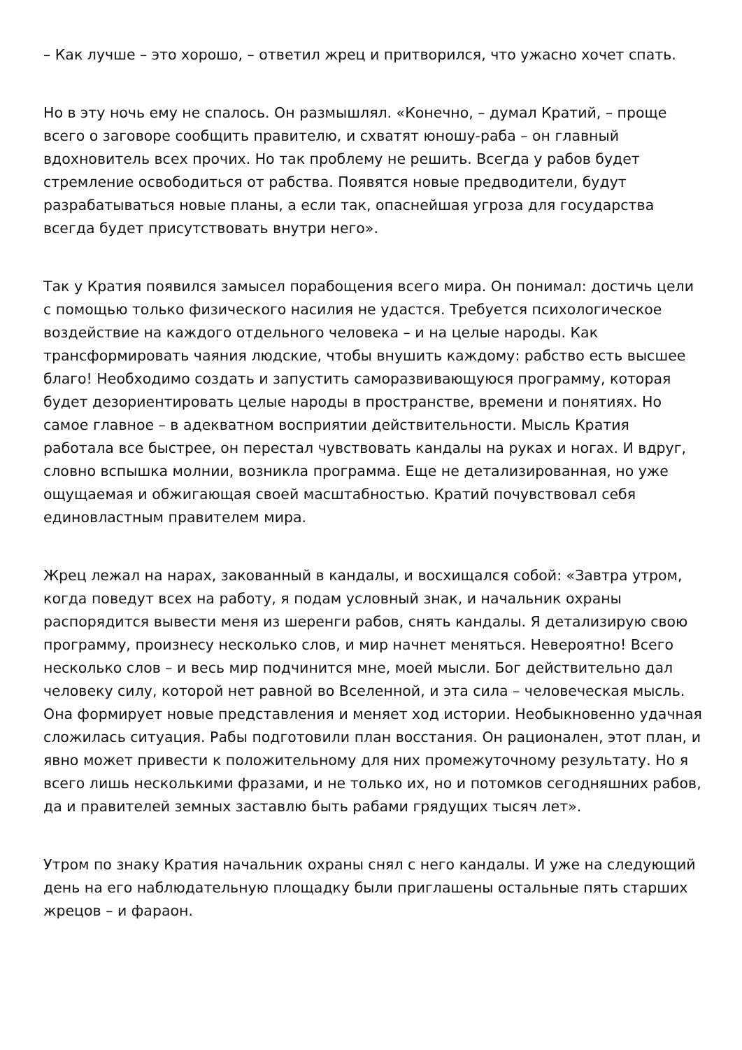– Как лучше – это хорошо, – ответил жрец и притворился, что ужасно хочет спать.
Но в эту ночь ему не спалось. Он размышлял. «Конечно, – думал Кратий, – проще всего о заговоре сообщить правителю, и схватят юношу-раба – он главный вдохновитель всех прочих. Но так проблему не решить. Всегда у рабов будет стремление освободиться от рабства. Появятся новые предводители, будут разрабатываться новые планы, а если так, опаснейшая угроза для государства всегда будет присутствовать внутри него».
Так у Кратия появился замысел порабощения всего мира. Он понимал: достичь цели с помощью только физического насилия не удастся. Требуется психологическое воздействие на каждого отдельного человека – и на целые народы. Как трансформировать чаяния людские, чтобы внушить каждому: рабство есть высшее благо! Необходимо создать и запустить саморазвивающуюся программу, которая будет дезориентировать целые народы в пространстве, времени и понятиях. Но самое главное – в адекватном восприятии действительности. Мысль Кратия работала все быстрее, он перестал чувствовать кандалы на руках и ногах. И вдруг, словно вспышка молнии, возникла программа. Еще не детализированная, но уже ощущаемая и обжигающая своей масштабностью. Кратий почувствовал себя единовластным правителем мира.
Жрец лежал на нарах, закованный в кандалы, и восхищался собой: «Завтра утром, когда поведут всех на работу, я подам условный знак, и начальник охраны распорядится вывести меня из шеренги рабов, снять кандалы. Я детализирую свою программу, произнесу несколько слов, и мир начнет меняться. Невероятно! Всего несколько слов – и весь мир подчинится мне, моей мысли. Бог действительно дал человеку силу, которой нет равной во Вселенной, и эта сила – человеческая мысль. Она формирует новые представления и меняет ход истории. Необыкновенно удачная сложилась ситуация. Рабы подготовили план восстания. Он рационален, этот план, и явно может привести к положительному для них промежуточному результату. Но я всего лишь несколькими фразами, и не только их, но и потомков сегодняшних рабов, да и правителей земных заставлю быть рабами грядущих тысяч лет».
Утром по знаку Кратия начальник охраны снял с него кандалы. И уже на следующий день на его наблюдательную площадку были приглашены остальные пять старших жрецов – и фараон.